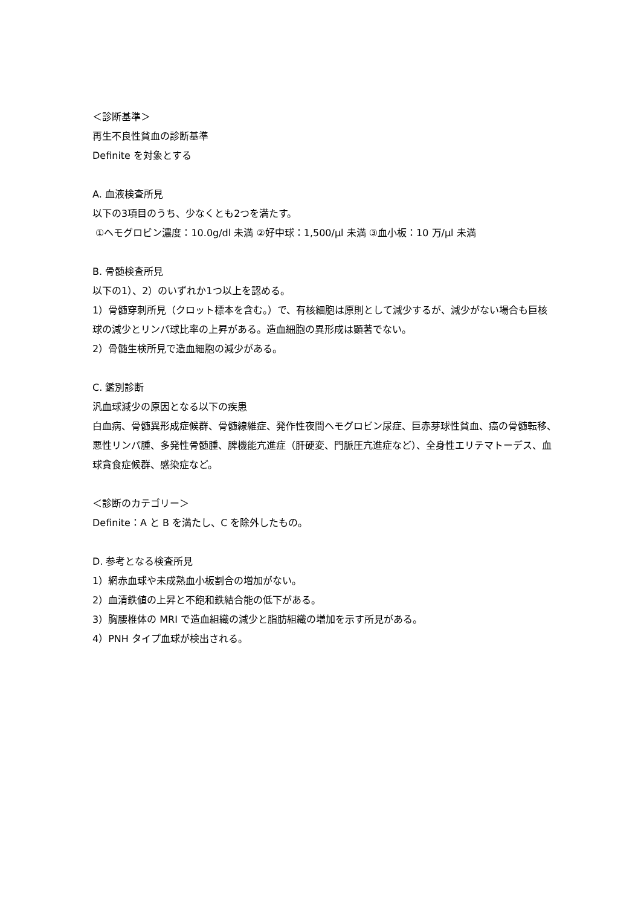＜診断基準＞
再生不良性貧血の診断基準
Definite を対象とする
A. 血液検査所見
以下の3項目のうち、少なくとも2つを満たす。
①ヘモグロビン濃度：10.0g/dl 未満 ②好中球：1,500/μl 未満 ③血小板：10 万/μl 未満
B. 骨髄検査所見
以下の1）、2）のいずれか1つ以上を認める。
1）骨髄穿刺所見（クロット標本を含む。）で、有核細胞は原則として減少するが、減少がない場合も巨核球の減少とリンパ球比率の上昇がある。造血細胞の異形成は顕著でない。
2）骨髄生検所見で造血細胞の減少がある。
C. 鑑別診断
汎血球減少の原因となる以下の疾患
白血病、骨髄異形成症候群、骨髄線維症、発作性夜間ヘモグロビン尿症、巨赤芽球性貧血、癌の骨髄転移、悪性リンパ腫、多発性骨髄腫、脾機能亢進症（肝硬変、門脈圧亢進症など）、全身性エリテマトーデス、血球貪食症候群、感染症など。
＜診断のカテゴリー＞
Definite：A と B を満たし、C を除外したもの。
D. 参考となる検査所見
1）網赤血球や未成熟血小板割合の増加がない。
2）血清鉄値の上昇と不飽和鉄結合能の低下がある。
3）胸腰椎体の MRI で造血組織の減少と脂肪組織の増加を示す所見がある。
4）PNH タイプ血球が検出される。